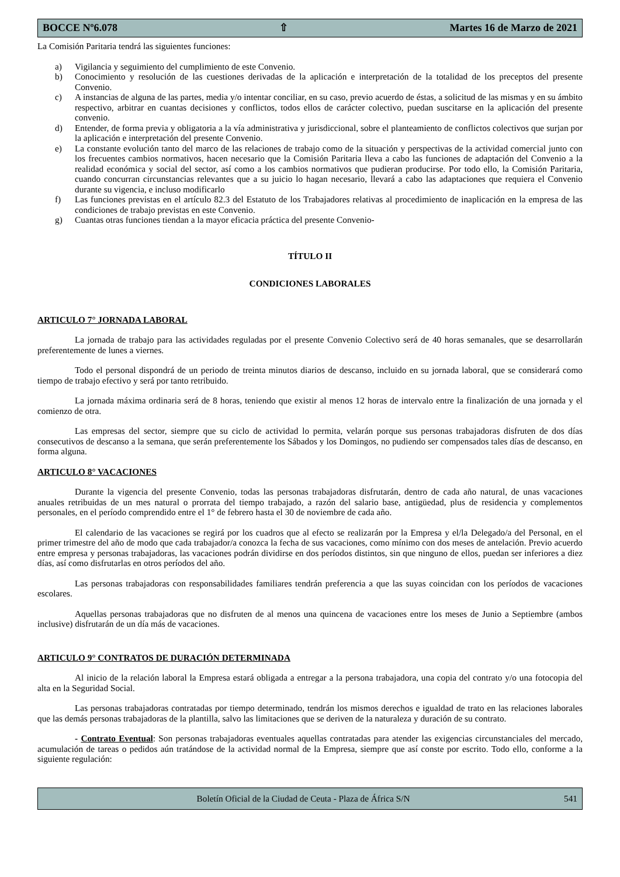BOCCE Nº6.078 ⇧ Martes 16 de Marzo de 2021
La Comisión Paritaria tendrá las siguientes funciones:
a) Vigilancia y seguimiento del cumplimiento de este Convenio.
b) Conocimiento y resolución de las cuestiones derivadas de la aplicación e interpretación de la totalidad de los preceptos del presente Convenio.
c) A instancias de alguna de las partes, media y/o intentar conciliar, en su caso, previo acuerdo de éstas, a solicitud de las mismas y en su ámbito respectivo, arbitrar en cuantas decisiones y conflictos, todos ellos de carácter colectivo, puedan suscitarse en la aplicación del presente convenio.
d) Entender, de forma previa y obligatoria a la vía administrativa y jurisdiccional, sobre el planteamiento de conflictos colectivos que surjan por la aplicación e interpretación del presente Convenio.
e) La constante evolución tanto del marco de las relaciones de trabajo como de la situación y perspectivas de la actividad comercial junto con los frecuentes cambios normativos, hacen necesario que la Comisión Paritaria lleva a cabo las funciones de adaptación del Convenio a la realidad económica y social del sector, así como a los cambios normativos que pudieran producirse. Por todo ello, la Comisión Paritaria, cuando concurran circunstancias relevantes que a su juicio lo hagan necesario, llevará a cabo las adaptaciones que requiera el Convenio durante su vigencia, e incluso modificarlo
f) Las funciones previstas en el artículo 82.3 del Estatuto de los Trabajadores relativas al procedimiento de inaplicación en la empresa de las condiciones de trabajo previstas en este Convenio.
g) Cuantas otras funciones tiendan a la mayor eficacia práctica del presente Convenio-
TÍTULO II
CONDICIONES LABORALES
ARTICULO 7° JORNADA LABORAL
La jornada de trabajo para las actividades reguladas por el presente Convenio Colectivo será de 40 horas semanales, que se desarrollarán preferentemente de lunes a viernes.
Todo el personal dispondrá de un periodo de treinta minutos diarios de descanso, incluido en su jornada laboral, que se considerará como tiempo de trabajo efectivo y será por tanto retribuido.
La jornada máxima ordinaria será de 8 horas, teniendo que existir al menos 12 horas de intervalo entre la finalización de una jornada y el comienzo de otra.
Las empresas del sector, siempre que su ciclo de actividad lo permita, velarán porque sus personas trabajadoras disfruten de dos días consecutivos de descanso a la semana, que serán preferentemente los Sábados y los Domingos, no pudiendo ser compensados tales días de descanso, en forma alguna.
ARTICULO 8° VACACIONES
Durante la vigencia del presente Convenio, todas las personas trabajadoras disfrutarán, dentro de cada año natural, de unas vacaciones anuales retribuidas de un mes natural o prorrata del tiempo trabajado, a razón del salario base, antigüedad, plus de residencia y complementos personales, en el período comprendido entre el 1° de febrero hasta el 30 de noviembre de cada año.
El calendario de las vacaciones se regirá por los cuadros que al efecto se realizarán por la Empresa y el/la Delegado/a del Personal, en el primer trimestre del año de modo que cada trabajador/a conozca la fecha de sus vacaciones, como mínimo con dos meses de antelación. Previo acuerdo entre empresa y personas trabajadoras, las vacaciones podrán dividirse en dos períodos distintos, sin que ninguno de ellos, puedan ser inferiores a diez días, así como disfrutarlas en otros períodos del año.
Las personas trabajadoras con responsabilidades familiares tendrán preferencia a que las suyas coincidan con los períodos de vacaciones escolares.
Aquellas personas trabajadoras que no disfruten de al menos una quincena de vacaciones entre los meses de Junio a Septiembre (ambos inclusive) disfrutarán de un día más de vacaciones.
ARTICULO 9° CONTRATOS DE DURACIÓN DETERMINADA
Al inicio de la relación laboral la Empresa estará obligada a entregar a la persona trabajadora, una copia del contrato y/o una fotocopia del alta en la Seguridad Social.
Las personas trabajadoras contratadas por tiempo determinado, tendrán los mismos derechos e igualdad de trato en las relaciones laborales que las demás personas trabajadoras de la plantilla, salvo las limitaciones que se deriven de la naturaleza y duración de su contrato.
- Contrato Eventual: Son personas trabajadoras eventuales aquellas contratadas para atender las exigencias circunstanciales del mercado, acumulación de tareas o pedidos aún tratándose de la actividad normal de la Empresa, siempre que así conste por escrito. Todo ello, conforme a la siguiente regulación:
Boletín Oficial de la Ciudad de Ceuta - Plaza de África S/N 541